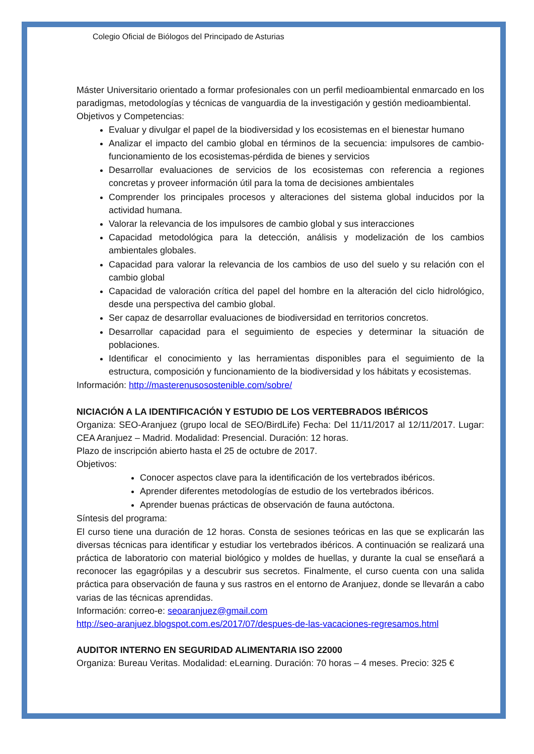Colegio Oficial de Biólogos del Principado de Asturias
Máster Universitario orientado a formar profesionales con un perfil medioambiental enmarcado en los paradigmas, metodologías y técnicas de vanguardia de la investigación y gestión medioambiental.
Objetivos y Competencias:
Evaluar y divulgar el papel de la biodiversidad y los ecosistemas en el bienestar humano
Analizar el impacto del cambio global en términos de la secuencia: impulsores de cambio-funcionamiento de los ecosistemas-pérdida de bienes y servicios
Desarrollar evaluaciones de servicios de los ecosistemas con referencia a regiones concretas y proveer información útil para la toma de decisiones ambientales
Comprender los principales procesos y alteraciones del sistema global inducidos por la actividad humana.
Valorar la relevancia de los impulsores de cambio global y sus interacciones
Capacidad metodológica para la detección, análisis y modelización de los cambios ambientales globales.
Capacidad para valorar la relevancia de los cambios de uso del suelo y su relación con el cambio global
Capacidad de valoración crítica del papel del hombre en la alteración del ciclo hidrológico, desde una perspectiva del cambio global.
Ser capaz de desarrollar evaluaciones de biodiversidad en territorios concretos.
Desarrollar capacidad para el seguimiento de especies y determinar la situación de poblaciones.
Identificar el conocimiento y las herramientas disponibles para el seguimiento de la estructura, composición y funcionamiento de la biodiversidad y los hábitats y ecosistemas.
Información: http://masterenusosostenible.com/sobre/
NICIACIÓN A LA IDENTIFICACIÓN Y ESTUDIO DE LOS VERTEBRADOS IBÉRICOS
Organiza: SEO-Aranjuez (grupo local de SEO/BirdLife) Fecha: Del 11/11/2017 al 12/11/2017. Lugar: CEA Aranjuez – Madrid. Modalidad: Presencial. Duración: 12 horas.
Plazo de inscripción abierto hasta el 25 de octubre de 2017.
Objetivos:
Conocer aspectos clave para la identificación de los vertebrados ibéricos.
Aprender diferentes metodologías de estudio de los vertebrados ibéricos.
Aprender buenas prácticas de observación de fauna autóctona.
Síntesis del programa:
El curso tiene una duración de 12 horas. Consta de sesiones teóricas en las que se explicarán las diversas técnicas para identificar y estudiar los vertebrados ibéricos. A continuación se realizará una práctica de laboratorio con material biológico y moldes de huellas, y durante la cual se enseñará a reconocer las egagrópilas y a descubrir sus secretos. Finalmente, el curso cuenta con una salida práctica para observación de fauna y sus rastros en el entorno de Aranjuez, donde se llevarán a cabo varias de las técnicas aprendidas.
Información: correo-e: seoaranjuez@gmail.com
http://seo-aranjuez.blogspot.com.es/2017/07/despues-de-las-vacaciones-regresamos.html
AUDITOR INTERNO EN SEGURIDAD ALIMENTARIA ISO 22000
Organiza: Bureau Veritas. Modalidad: eLearning. Duración: 70 horas – 4 meses. Precio: 325 €